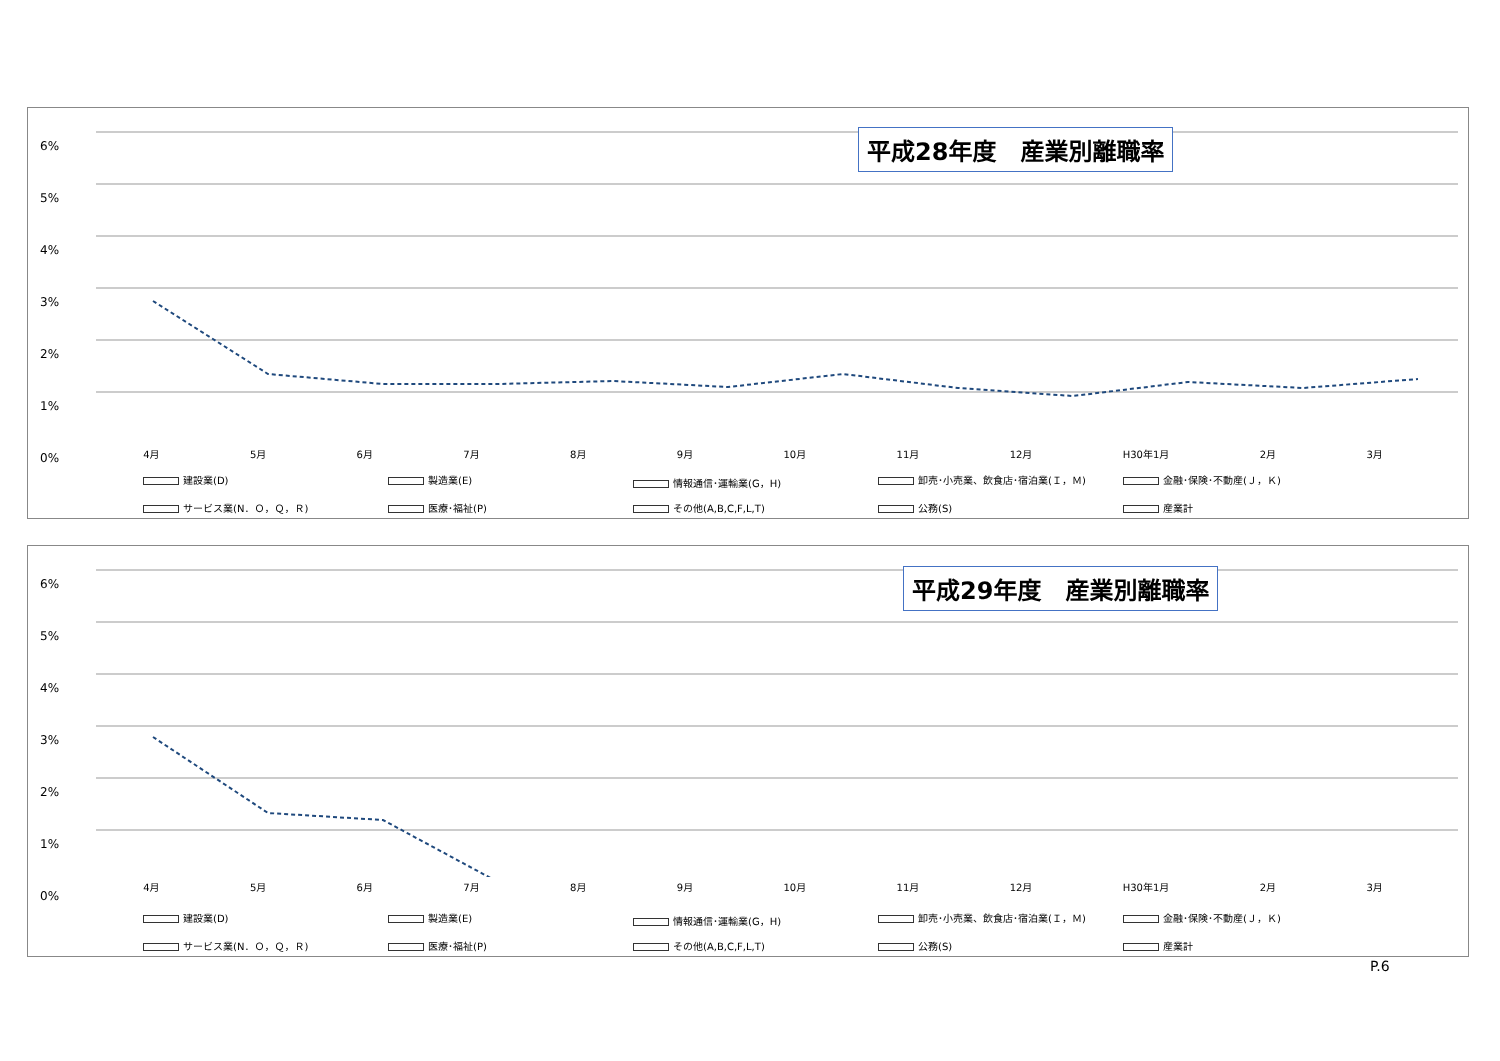6%
5%
4%
3%
2%
1%
0%
平成28年度　産業別離職率
4月 5月 6月 7月 8月 9月 10月 11月 12月 H30年1月 2月 3月
建設業(D) 製造業(E) 情報通信･運輸業(G，H) 卸売･小売業、飲食店･宿泊業(Ｉ，Ｍ) 金融･保険･不動産(Ｊ，Ｋ) サービス業(N．Ｏ，Ｑ，Ｒ) 医療･福祉(P) その他(A,B,C,F,L,T) 公務(S) 産業計
6%
5%
4%
3%
2%
1%
0%
平成29年度　産業別離職率
4月 5月 6月 7月 8月 9月 10月 11月 12月 H30年1月 2月 3月
建設業(D) 製造業(E) 情報通信･運輸業(G，H) 卸売･小売業、飲食店･宿泊業(Ｉ，Ｍ) 金融･保険･不動産(Ｊ，Ｋ) サービス業(N．Ｏ，Ｑ，Ｒ) 医療･福祉(P) その他(A,B,C,F,L,T) 公務(S) 産業計
P.6